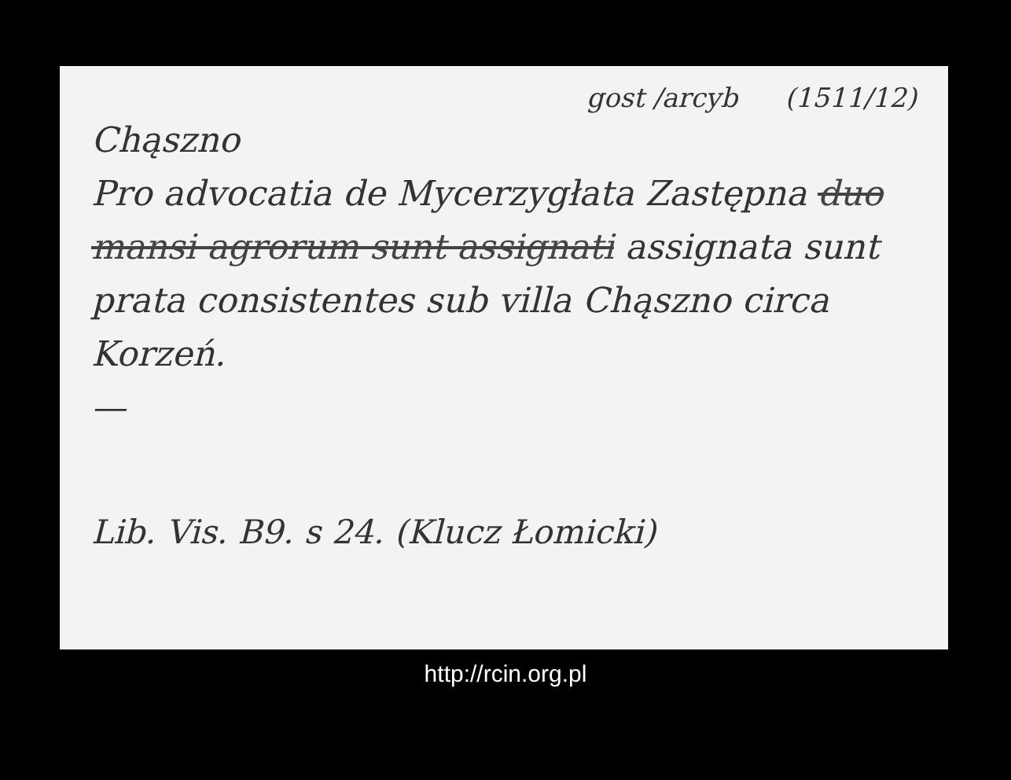gost /arcyb (1511/12)
Chąszno
Pro advocatia de Mycerzygłata Zastępna duo mansi agrorum sunt assignati assignata sunt prata consistentes sub villa Chąszno circa Korzeń.
—
Lib. Vis. B9. s 24. (Klucz Łomicki)
http://rcin.org.pl